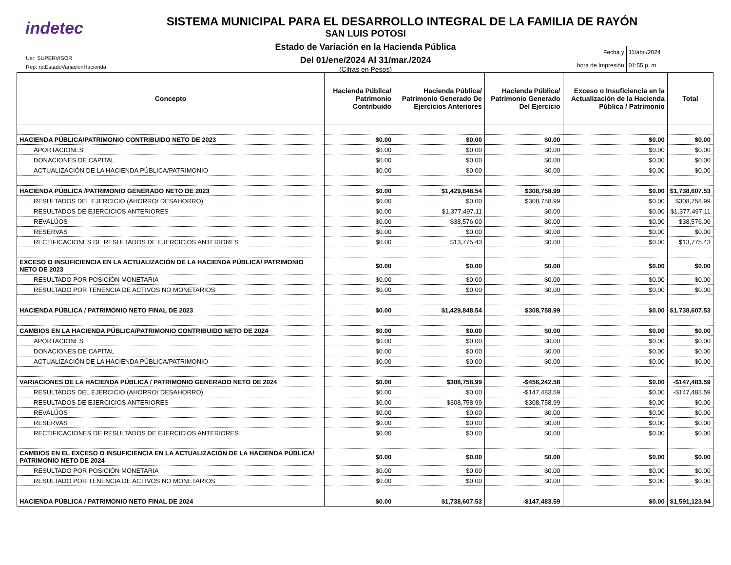indetec
SISTEMA MUNICIPAL PARA EL DESARROLLO INTEGRAL DE LA FAMILIA DE RAYÓN
SAN LUIS POTOSI
Estado de Variación en la Hacienda Pública
Del 01/ene/2024 Al 31/mar./2024
(Cifras en Pesos)
Usr: SUPERVISOR
Rep: rptEstadoVariacionHacienda
| Fecha y hora de Impresión | 11/abr./2024 01:55 p. m. |
| Concepto | Hacienda Pública/ Patrimonio Contribuido | Hacienda Pública/ Patrimonio Generado De Ejercicios Anteriores | Hacienda Pública/ Patrimonio Generado Del Ejercicio | Exceso o Insuficiencia en la Actualización de la Hacienda Pública / Patrimonio | Total |
| --- | --- | --- | --- | --- | --- |
| HACIENDA PÚBLICA/PATRIMONIO CONTRIBUIDO NETO DE 2023 | $0.00 | $0.00 | $0.00 | $0.00 | $0.00 |
| APORTACIONES | $0.00 | $0.00 | $0.00 | $0.00 | $0.00 |
| DONACIONES DE CAPITAL | $0.00 | $0.00 | $0.00 | $0.00 | $0.00 |
| ACTUALIZACIÓN DE LA HACIENDA PÚBLICA/PATRIMONIO | $0.00 | $0.00 | $0.00 | $0.00 | $0.00 |
| HACIENDA PÚBLICA /PATRIMONIO GENERADO NETO DE 2023 | $0.00 | $1,429,848.54 | $308,758.99 | $0.00 | $1,738,607.53 |
| RESULTADOS DEL EJERCICIO (AHORRO/ DESAHORRO) | $0.00 | $0.00 | $308,758.99 | $0.00 | $308,758.99 |
| RESULTADOS DE EJERCICIOS ANTERIORES | $0.00 | $1,377,497.11 | $0.00 | $0.00 | $1,377,497.11 |
| REVALÚOS | $0.00 | $38,576.00 | $0.00 | $0.00 | $38,576.00 |
| RESERVAS | $0.00 | $0.00 | $0.00 | $0.00 | $0.00 |
| RECTIFICACIONES DE RESULTADOS DE EJERCICIOS ANTERIORES | $0.00 | $13,775.43 | $0.00 | $0.00 | $13,775.43 |
| EXCESO O INSUFICIENCIA EN LA ACTUALIZACIÓN DE LA HACIENDA PÚBLICA/ PATRIMONIO NETO DE 2023 | $0.00 | $0.00 | $0.00 | $0.00 | $0.00 |
| RESULTADO POR POSICIÓN MONETARIA | $0.00 | $0.00 | $0.00 | $0.00 | $0.00 |
| RESULTADO POR TENENCIA DE ACTIVOS NO MONETARIOS | $0.00 | $0.00 | $0.00 | $0.00 | $0.00 |
| HACIENDA PÚBLICA / PATRIMONIO NETO FINAL DE 2023 | $0.00 | $1,429,848.54 | $308,758.99 | $0.00 | $1,738,607.53 |
| CAMBIOS EN LA HACIENDA PÚBLICA/PATRIMONIO CONTRIBUIDO NETO DE 2024 | $0.00 | $0.00 | $0.00 | $0.00 | $0.00 |
| APORTACIONES | $0.00 | $0.00 | $0.00 | $0.00 | $0.00 |
| DONACIONES DE CAPITAL | $0.00 | $0.00 | $0.00 | $0.00 | $0.00 |
| ACTUALIZACIÓN DE LA HACIENDA PÚBLICA/PATRIMONIO | $0.00 | $0.00 | $0.00 | $0.00 | $0.00 |
| VARIACIONES DE LA HACIENDA PÚBLICA / PATRIMONIO GENERADO NETO DE 2024 | $0.00 | $308,758.99 | -$456,242.58 | $0.00 | -$147,483.59 |
| RESULTADOS DEL EJERCICIO (AHORRO/ DESAHORRO) | $0.00 | $0.00 | -$147,483.59 | $0.00 | -$147,483.59 |
| RESULTADOS DE EJERCICIOS ANTERIORES | $0.00 | $308,758.99 | -$308,758.99 | $0.00 | $0.00 |
| REVALÚOS | $0.00 | $0.00 | $0.00 | $0.00 | $0.00 |
| RESERVAS | $0.00 | $0.00 | $0.00 | $0.00 | $0.00 |
| RECTIFICACIONES DE RESULTADOS DE EJERCICIOS ANTERIORES | $0.00 | $0.00 | $0.00 | $0.00 | $0.00 |
| CAMBIOS EN EL EXCESO O INSUFICIENCIA EN LA ACTUALIZACIÓN DE LA HACIENDA PÚBLICA/ PATRIMONIO NETO DE 2024 | $0.00 | $0.00 | $0.00 | $0.00 | $0.00 |
| RESULTADO POR POSICIÓN MONETARIA | $0.00 | $0.00 | $0.00 | $0.00 | $0.00 |
| RESULTADO POR TENENCIA DE ACTIVOS NO MONETARIOS | $0.00 | $0.00 | $0.00 | $0.00 | $0.00 |
| HACIENDA PÚBLICA / PATRIMONIO NETO FINAL DE 2024 | $0.00 | $1,738,607.53 | -$147,483.59 | $0.00 | $1,591,123.94 |